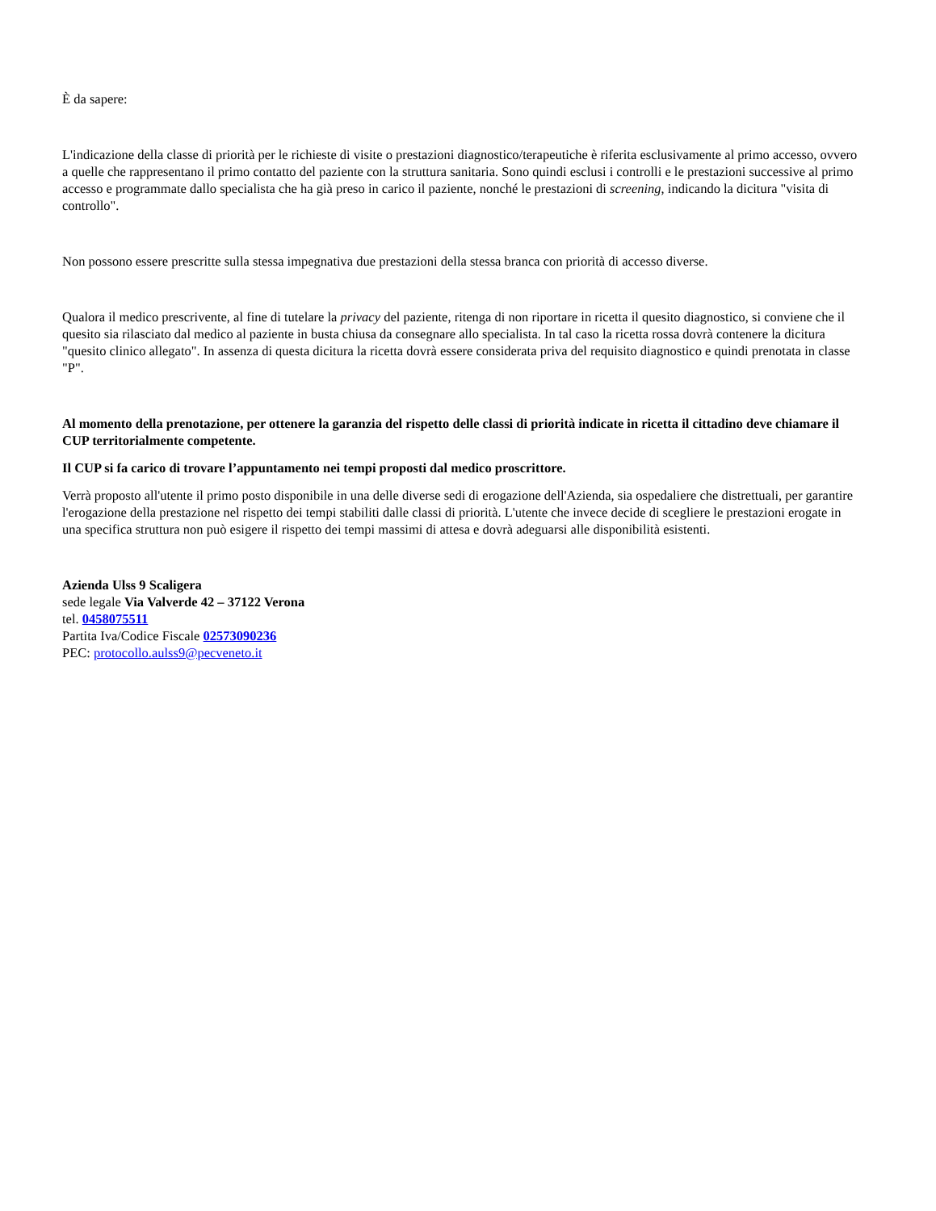È da sapere:
L'indicazione della classe di priorità per le richieste di visite o prestazioni diagnostico/terapeutiche è riferita esclusivamente al primo accesso, ovvero a quelle che rappresentano il primo contatto del paziente con la struttura sanitaria. Sono quindi esclusi i controlli e le prestazioni successive al primo accesso e programmate dallo specialista che ha già preso in carico il paziente, nonché le prestazioni di screening, indicando la dicitura "visita di controllo".
Non possono essere prescritte sulla stessa impegnativa due prestazioni della stessa branca con priorità di accesso diverse.
Qualora il medico prescrivente, al fine di tutelare la privacy del paziente, ritenga di non riportare in ricetta il quesito diagnostico, si conviene che il quesito sia rilasciato dal medico al paziente in busta chiusa da consegnare allo specialista. In tal caso la ricetta rossa dovrà contenere la dicitura "quesito clinico allegato". In assenza di questa dicitura la ricetta dovrà essere considerata priva del requisito diagnostico e quindi prenotata in classe "P".
Al momento della prenotazione, per ottenere la garanzia del rispetto delle classi di priorità indicate in ricetta il cittadino deve chiamare il CUP territorialmente competente.
Il CUP si fa carico di trovare l’appuntamento nei tempi proposti dal medico proscrittore.
Verrà proposto all'utente il primo posto disponibile in una delle diverse sedi di erogazione dell'Azienda, sia ospedaliere che distrettuali, per garantire l'erogazione della prestazione nel rispetto dei tempi stabiliti dalle classi di priorità. L'utente che invece decide di scegliere le prestazioni erogate in una specifica struttura non può esigere il rispetto dei tempi massimi di attesa e dovrà adeguarsi alle disponibilità esistenti.
Azienda Ulss 9 Scaligera
sede legale Via Valverde 42 – 37122 Verona
tel. 0458075511
Partita Iva/Codice Fiscale 02573090236
PEC: protocollo.aulss9@pecveneto.it